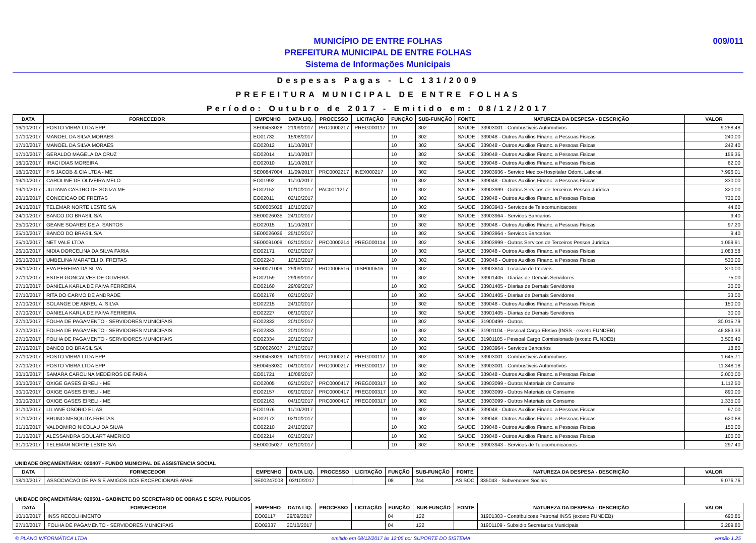009/011 MUNICÍPIO DE ENTRE FOLHAS
PREFEITURA MUNICIPAL DE ENTRE FOLHAS
Sistema de Informações Municipais
Despesas Pagas - LC 131/2009
PREFEITURA MUNICIPAL DE ENTRE FOLHAS
Período: Outubro de 2017 - Emitido em: 08/12/2017
| DATA | FORNECEDOR | EMPENHO | DATA LIQ. | PROCESSO | LICITAÇÃO | FUNÇÃO | SUB-FUNÇÃO | FONTE | NATUREZA DA DESPESA - DESCRIÇÃO | VALOR |
| --- | --- | --- | --- | --- | --- | --- | --- | --- | --- | --- |
| 16/10/2017 | POSTO VIBRA LTDA EPP | SE00453028 | 21/09/2017 | PRC0000217 | PREG000117 | 10 | 302 | SAUDE | 33903001 - Combustiveis Automotivos | 9.258,48 |
| 17/10/2017 | MANOEL DA SILVA MORAES | EO01732 | 15/08/2017 | | | 10 | 302 | SAUDE | 339048 - Outros Auxilios Financ. a Pessoas Fisicas | 240,00 |
| 17/10/2017 | MANOEL DA SILVA MORAES | EO02012 | 11/10/2017 | | | 10 | 302 | SAUDE | 339048 - Outros Auxilios Financ. a Pessoas Fisicas | 242,40 |
| 17/10/2017 | GERALDO MAGELA DA CRUZ | EO02014 | 11/10/2017 | | | 10 | 302 | SAUDE | 339048 - Outros Auxilios Financ. a Pessoas Fisicas | 156,35 |
| 18/10/2017 | IRACI DIAS MOREIRA | EO02010 | 11/10/2017 | | | 10 | 302 | SAUDE | 339048 - Outros Auxilios Financ. a Pessoas Fisicas | 62,00 |
| 18/10/2017 | P S JACOB & CIA LTDA - ME | SE00847004 | 11/09/2017 | PRC0002217 | INEX000217 | 10 | 302 | SAUDE | 33903936 - Servico Medico-Hospitalar Odont. Laborat. | 7.996,01 |
| 19/10/2017 | CAROLINE DE OLIVEIRA MELO | EO01992 | 11/10/2017 | | | 10 | 302 | SAUDE | 339048 - Outros Auxilios Financ. a Pessoas Fisicas | 330,00 |
| 19/10/2017 | JULIANA CASTRO DE SOUZA ME | EO02152 | 10/10/2017 | PAC0011217 | | 10 | 302 | SAUDE | 33903999 - Outros Servicos de Terceiros Pessoa Juridica | 320,00 |
| 20/10/2017 | CONCEICAO DE FREITAS | EO02011 | 02/10/2017 | | | 10 | 302 | SAUDE | 339048 - Outros Auxilios Financ. a Pessoas Fisicas | 730,00 |
| 24/10/2017 | TELEMAR NORTE LESTE S/A | SE00005028 | 10/10/2017 | | | 10 | 302 | SAUDE | 33903943 - Servicos de Telecomunicacoes | 44,60 |
| 24/10/2017 | BANCO DO BRASIL S/A | SE00026035 | 24/10/2017 | | | 10 | 302 | SAUDE | 33903964 - Servicos Bancarios | 9,40 |
| 25/10/2017 | GEANE SOARES DE A. SANTOS | EO02015 | 11/10/2017 | | | 10 | 302 | SAUDE | 339048 - Outros Auxilios Financ. a Pessoas Fisicas | 97,20 |
| 25/10/2017 | BANCO DO BRASIL S/A | SE00026036 | 25/10/2017 | | | 10 | 302 | SAUDE | 33903964 - Servicos Bancarios | 9,40 |
| 25/10/2017 | NET VALE LTDA | SE00091009 | 02/10/2017 | PRC0000214 | PREG000114 | 10 | 302 | SAUDE | 33903999 - Outros Servicos de Terceiros Pessoa Juridica | 1.059,91 |
| 26/10/2017 | NIDIA DORCELINA DA SILVA FARIA | EO02171 | 02/10/2017 | | | 10 | 302 | SAUDE | 339048 - Outros Auxilios Financ. a Pessoas Fisicas | 1.083,58 |
| 26/10/2017 | UMBELINA MARATELI D. FREITAS | EO02243 | 10/10/2017 | | | 10 | 302 | SAUDE | 339048 - Outros Auxilios Financ. a Pessoas Fisicas | 530,00 |
| 26/10/2017 | EVA PEREIRA DA SILVA | SE00071009 | 29/09/2017 | PRC0006516 | DISP000516 | 10 | 302 | SAUDE | 33903614 - Locacao de Imoveis | 370,00 |
| 27/10/2017 | ESTER GONCALVES DE OLIVEIRA | EO02159 | 29/09/2017 | | | 10 | 302 | SAUDE | 33901405 - Diarias de Demais Servidores | 75,00 |
| 27/10/2017 | DANIELA KARLA DE PAIVA FERREIRA | EO02160 | 29/09/2017 | | | 10 | 302 | SAUDE | 33901405 - Diarias de Demais Servidores | 30,00 |
| 27/10/2017 | RITA DO CARMO DE ANDRADE | EO02176 | 02/10/2017 | | | 10 | 302 | SAUDE | 33901405 - Diarias de Demais Servidores | 33,00 |
| 27/10/2017 | SOLANGE DE ABREU A. SILVA | EO02215 | 24/10/2017 | | | 10 | 302 | SAUDE | 339048 - Outros Auxilios Financ. a Pessoas Fisicas | 150,00 |
| 27/10/2017 | DANIELA KARLA DE PAIVA FERREIRA | EO02227 | 06/10/2017 | | | 10 | 302 | SAUDE | 33901405 - Diarias de Demais Servidores | 30,00 |
| 27/10/2017 | FOLHA DE PAGAMENTO - SERVIDORES MUNICIPAIS | EO02332 | 20/10/2017 | | | 10 | 302 | SAUDE | 31900499 - Outros | 30.015,79 |
| 27/10/2017 | FOLHA DE PAGAMENTO - SERVIDORES MUNICIPAIS | EO02333 | 20/10/2017 | | | 10 | 302 | SAUDE | 31901104 - Pessoal Cargo Efetivo (INSS - exceto FUNDEB) | 46.883,33 |
| 27/10/2017 | FOLHA DE PAGAMENTO - SERVIDORES MUNICIPAIS | EO02334 | 20/10/2017 | | | 10 | 302 | SAUDE | 31901105 - Pessoal Cargo Comissionado (exceto FUNDEB) | 3.506,40 |
| 27/10/2017 | BANCO DO BRASIL S/A | SE00026037 | 27/10/2017 | | | 10 | 302 | SAUDE | 33903964 - Servicos Bancarios | 18,80 |
| 27/10/2017 | POSTO VIBRA LTDA EPP | SE00453029 | 04/10/2017 | PRC0000217 | PREG000117 | 10 | 302 | SAUDE | 33903001 - Combustiveis Automotivos | 1.645,71 |
| 27/10/2017 | POSTO VIBRA LTDA EPP | SE00453030 | 04/10/2017 | PRC0000217 | PREG000117 | 10 | 302 | SAUDE | 33903001 - Combustiveis Automotivos | 11.348,18 |
| 30/10/2017 | SAMARA CAROLINA MEDEIROS DE FARIA | EO01721 | 10/08/2017 | | | 10 | 302 | SAUDE | 339048 - Outros Auxilios Financ. a Pessoas Fisicas | 2.000,00 |
| 30/10/2017 | OXIGE GASES EIRELI - ME | EO02005 | 02/10/2017 | PRC0000417 | PREG000317 | 10 | 302 | SAUDE | 33903099 - Outros Materiais de Consumo | 1.112,50 |
| 30/10/2017 | OXIGE GASES EIRELI - ME | EO02157 | 09/10/2017 | PRC0000417 | PREG000317 | 10 | 302 | SAUDE | 33903099 - Outros Materiais de Consumo | 890,00 |
| 30/10/2017 | OXIGE GASES EIRELI - ME | EO02163 | 04/10/2017 | PRC0000417 | PREG000317 | 10 | 302 | SAUDE | 33903099 - Outros Materiais de Consumo | 1.335,00 |
| 31/10/2017 | LILIANE OSORIO ELIAS | EO01976 | 11/10/2017 | | | 10 | 302 | SAUDE | 339048 - Outros Auxilios Financ. a Pessoas Fisicas | 97,00 |
| 31/10/2017 | BRUNO MESQUITA FREITAS | EO02172 | 02/10/2017 | | | 10 | 302 | SAUDE | 339048 - Outros Auxilios Financ. a Pessoas Fisicas | 620,68 |
| 31/10/2017 | VALDOMIRO NICOLAU DA SILVA | EO02210 | 24/10/2017 | | | 10 | 302 | SAUDE | 339048 - Outros Auxilios Financ. a Pessoas Fisicas | 150,00 |
| 31/10/2017 | ALESSANDRA GOULART AMERICO | EO02214 | 02/10/2017 | | | 10 | 302 | SAUDE | 339048 - Outros Auxilios Financ. a Pessoas Fisicas | 100,00 |
| 31/10/2017 | TELEMAR NORTE LESTE S/A | SE00005027 | 02/10/2017 | | | 10 | 302 | SAUDE | 33903943 - Servicos de Telecomunicacoes | 297,40 |
UNIDADE ORÇAMENTÁRIA: 020407 - FUNDO MUNICIPAL DE ASSISTENCIA SOCIAL
| DATA | FORNECEDOR | EMPENHO | DATA LIQ. | PROCESSO | LICITAÇÃO | FUNÇÃO | SUB-FUNÇÃO | FONTE | NATUREZA DA DESPESA - DESCRIÇÃO | VALOR |
| --- | --- | --- | --- | --- | --- | --- | --- | --- | --- | --- |
| 18/10/2017 | ASSOCIACAO DE PAIS E AMIGOS DOS EXCEPCIONAIS APAE | SE00247008 | 03/10/2017 | | | 08 | 244 | AS.SOC | 335043 - Subvencoes Sociais | 9.076,76 |
UNIDADE ORÇAMENTÁRIA: 020501 - GABINETE DO SECRETARIO DE OBRAS E SERV. PUBLICOS
| DATA | FORNECEDOR | EMPENHO | DATA LIQ. | PROCESSO | LICITAÇÃO | FUNÇÃO | SUB-FUNÇÃO | FONTE | NATUREZA DA DESPESA - DESCRIÇÃO | VALOR |
| --- | --- | --- | --- | --- | --- | --- | --- | --- | --- | --- |
| 10/10/2017 | INSS RECOLHIMENTO | EO02117 | 29/09/2017 | | | 04 | 122 | | 31901303 - Contribuicoes Patronal INSS (exceto FUNDEB) | 690,85 |
| 27/10/2017 | FOLHA DE PAGAMENTO - SERVIDORES MUNICIPAIS | EO02337 | 20/10/2017 | | | 04 | 122 | | 31901109 - Subsidio Secretarios Municipais | 3.289,80 |
© PLANO INFORMÁTICA LTDA emitido em 08/12/2017 às 12:05 por SUPORTE DO SISTEMA versão 1.25